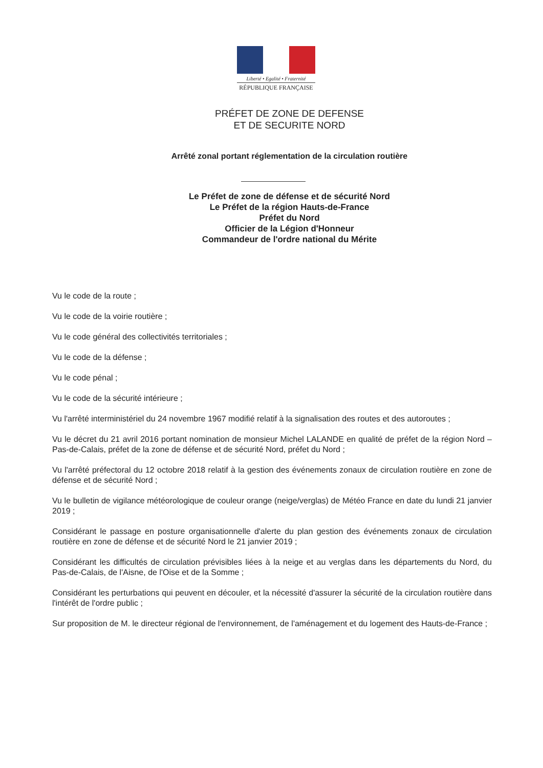Liberté • Egalité • Fraternité
RÉPUBLIQUE FRANÇAISE
PRÉFET DE ZONE DE DEFENSE
ET DE SECURITE NORD
Arrêté zonal portant réglementation de la circulation routière
Le Préfet de zone de défense et de sécurité Nord
Le Préfet de la région Hauts-de-France
Préfet du Nord
Officier de la Légion d'Honneur
Commandeur de l'ordre national du Mérite
Vu le code de la route ;
Vu le code de la voirie routière ;
Vu le code général des collectivités territoriales ;
Vu le code de la défense ;
Vu le code pénal ;
Vu le code de la sécurité intérieure ;
Vu l'arrêté interministériel du 24 novembre 1967 modifié relatif à la signalisation des routes et des autoroutes ;
Vu le décret du 21 avril 2016 portant nomination de monsieur Michel LALANDE en qualité de préfet de la région Nord – Pas-de-Calais, préfet de la zone de défense et de sécurité Nord, préfet du Nord ;
Vu l'arrêté préfectoral du 12 octobre 2018 relatif à la gestion des événements zonaux de circulation routière en zone de défense et de sécurité Nord ;
Vu le bulletin de vigilance météorologique de couleur orange (neige/verglas) de Météo France en date du lundi 21 janvier 2019 ;
Considérant le passage en posture organisationnelle d'alerte du plan gestion des événements zonaux de circulation routière en zone de défense et de sécurité Nord le 21 janvier 2019 ;
Considérant les difficultés de circulation prévisibles liées à la neige et au verglas dans les départements du Nord, du Pas-de-Calais, de l'Aisne, de l'Oise et de la Somme ;
Considérant les perturbations qui peuvent en découler, et la nécessité d'assurer la sécurité de la circulation routière dans l'intérêt de l'ordre public ;
Sur proposition de M. le directeur régional de l'environnement, de l'aménagement et du logement des Hauts-de-France ;